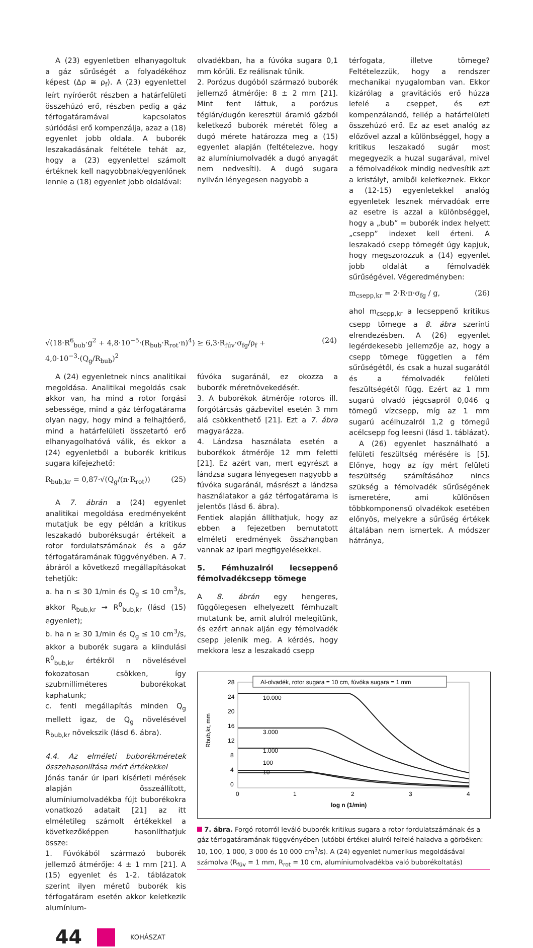A (23) egyenletben elhanyagoltuk a gáz sűrűségét a folyadékéhoz képest (Δρ ≅ ρ<sub>f</sub>). A (23) egyenlettel leírt nyíróerőt részben a határfelületi összehúzó erő, részben pedig a gáz térfogatáramával kapcsolatos súrlódási erő kompenzálja, azaz a (18) egyenlet jobb oldala. A buborék leszakadásának feltétele tehát az, hogy a (23) egyenlettel számolt értéknek kell nagyobbnak/egyenlőnek lennie a (18) egyenlet jobb oldalával:
olvadékban, ha a fúvóka sugara 0,1 mm körüli. Ez reálisnak tűnik.
2. Porózus dugóból származó buborék jellemző átmérője: 8 ± 2 mm [21]. Mint fent láttuk, a porózus téglán/dugón keresztül áramló gázból keletkező buborék méretét főleg a dugó mérete határozza meg a (15) egyenlet alapján (feltételezve, hogy az alumíniumolvadék a dugó anyagát nem nedvesíti). A dugó sugara nyilván lényegesen nagyobb a
térfogata, illetve tömege? Feltételezzük, hogy a rendszer mechanikai nyugalomban van. Ekkor kizárólag a gravitációs erő húzza lefelé a cseppet, és ezt kompenzálandó, fellép a határfelületi összehúzó erő. Ez az eset analóg az előzővel azzal a különbséggel, hogy a kritikus leszakadó sugár most megegyezik a huzal sugarával, mivel a fémolvadékok mindig nedvesítik azt a kristályt, amiből keletkeznek. Ekkor a (12-15) egyenletekkel analóg egyenletek lesznek mérvadóak erre az esetre is azzal a különbséggel, hogy a „bub” = buborék index helyett „csepp” indexet kell érteni. A leszakadó csepp tömegét úgy kapjuk, hogy megszorozzuk a (14) egyenlet jobb oldalát a fémolvadék sűrűségével. Végeredményben:
m<sub>csepp,kr</sub> = 2·R·π·σ<sub>fg</sub> / g, (26)
ahol m<sub>csepp,kr</sub> a lecseppenő kritikus csepp tömege a 8. ábra szerinti elrendezésben. A (26) egyenlet legérdekesebb jellemzője az, hogy a csepp tömege független a fém sűrűségétől, és csak a huzal sugarától és a fémolvadék felületi feszültségétől függ. Ezért az 1 mm sugarú olvadó jégcsapról 0,046 g tömegű vízcsepp, míg az 1 mm sugarú acélhuzalról 1,2 g tömegű acélcsepp fog leesni (lásd 1. táblázat).
A (26) egyenlet használható a felületi feszültség mérésére is [5]. Előnye, hogy az így mért felületi feszültség számításához nincs szükség a fémolvadék sűrűségének ismeretére, ami különösen többkomponensű olvadékok esetében előnyös, melyekre a sűrűség értékek általában nem ismertek. A módszer hátránya,
√(18·R<sup>6</sup><sub>bub</sub>·g<sup>2</sup> + 4,8·10<sup>−5</sup>·(R<sub>bub</sub>·R<sub>rot</sub>·n)<sup>4</sup>) ≥ 6,3·R<sub>fúv</sub>·σ<sub>fg</sub>/ρ<sub>f</sub> + 4,0·10<sup>−3</sup>·(Q<sub>g</sub>/R<sub>bub</sub>)<sup>2</sup> (24)
A (24) egyenletnek nincs analitikai megoldása. Analitikai megoldás csak akkor van, ha mind a rotor forgási sebessége, mind a gáz térfogatárama olyan nagy, hogy mind a felhajtóerő, mind a határfelületi összetartó erő elhanyagolhatóvá válik, és ekkor a (24) egyenletből a buborék kritikus sugara kifejezhető:
R<sub>bub,kr</sub> = 0,87·√(Q<sub>g</sub>/(n·R<sub>rot</sub>)) (25)
A 7. ábrán a (24) egyenlet analitikai megoldása eredményeként mutatjuk be egy példán a kritikus leszakadó buboréksugár értékeit a rotor fordulatszámának és a gáz térfogatáramának függvényében. A 7. ábráról a következő megállapításokat tehetjük:
a. ha n ≤ 30 1/min és Q<sub>g</sub> ≤ 10 cm<sup>3</sup>/s, akkor R<sub>bub,kr</sub> → R<sup>0</sup><sub>bub,kr</sub> (lásd (15) egyenlet);
b. ha n ≥ 30 1/min és Q<sub>g</sub> ≤ 10 cm<sup>3</sup>/s, akkor a buborék sugara a kiindulási R<sup>0</sup><sub>bub,kr</sub> értékről n növelésével fokozatosan csökken, így szubmilliméteres buborékokat kaphatunk;
c. fenti megállapítás minden Q<sub>g</sub> mellett igaz, de Q<sub>g</sub> növelésével R<sub>bub,kr</sub> növekszik (lásd 6. ábra).
4.4. Az elméleti buborékméretek összehasonlítása mért értékekkel
Jónás tanár úr ipari kísérleti mérések alapján összeállított, alumíniumolvadékba fújt buborékokra vonatkozó adatait [21] az itt elméletileg számolt értékekkel a következőképpen hasonlíthatjuk össze:
1. Fúvókából származó buborék jellemző átmérője: 4 ± 1 mm [21]. A (15) egyenlet és 1-2. táblázatok szerint ilyen méretű buborék kis térfogatáram esetén akkor keletkezik alumínium-
fúvóka sugaránál, ez okozza a buborék méretnövekedését.
3. A buborékok átmérője rotoros ill. forgótárcsás gázbevitel esetén 3 mm alá csökkenthető [21]. Ezt a 7. ábra magyarázza.
4. Lándzsa használata esetén a buborékok átmérője 12 mm feletti [21]. Ez azért van, mert egyrészt a lándzsa sugara lényegesen nagyobb a fúvóka sugaránál, másrészt a lándzsa használatakor a gáz térfogatárama is jelentős (lásd 6. ábra).
Fentiek alapján állíthatjuk, hogy az ebben a fejezetben bemutatott elméleti eredmények összhangban vannak az ipari megfigyelésekkel.
5. Fémhuzalról lecseppenő fémolvadékcsepp tömege
A 8. ábrán egy hengeres, függőlegesen elhelyezett fémhuzalt mutatunk be, amit alulról melegítünk, és ezért annak alján egy fémolvadék csepp jelenik meg. A kérdés, hogy mekkora lesz a leszakadó csepp
28
24
20
16
12
8
4
0
0
1
2
3
4
log n (1/min)
Rbub,kr, mm
Al-olvadék, rotor sugara = 10 cm, fúvóka sugara = 1 mm
10.000
3.000
1.000
100
10
7. ábra. Forgó rotorról leváló buborék kritikus sugara a rotor fordulatszámának és a gáz térfogatáramának függvényében (utóbbi értékei alulról felfelé haladva a görbéken: 10, 100, 1 000, 3 000 és 10 000 cm<sup>3</sup>/s). A (24) egyenlet numerikus megoldásával számolva (R<sub>fúv</sub> = 1 mm, R<sub>rot</sub> = 10 cm, alumíniumolvadékba való buborékoltatás)
44 KOHÁSZAT